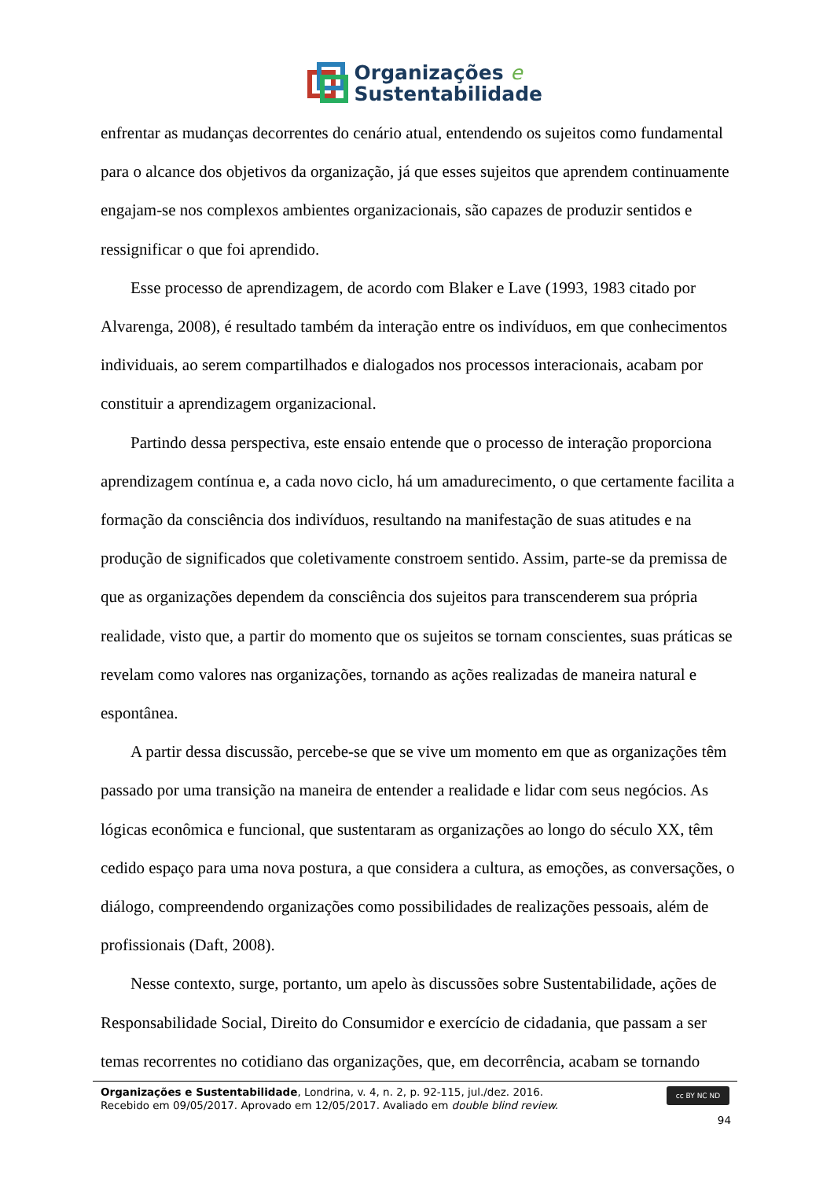Organizações e
Sustentabilidade
enfrentar as mudanças decorrentes do cenário atual, entendendo os sujeitos como fundamental para o alcance dos objetivos da organização, já que esses sujeitos que aprendem continuamente engajam-se nos complexos ambientes organizacionais, são capazes de produzir sentidos e ressignificar o que foi aprendido.
Esse processo de aprendizagem, de acordo com Blaker e Lave (1993, 1983 citado por Alvarenga, 2008), é resultado também da interação entre os indivíduos, em que conhecimentos individuais, ao serem compartilhados e dialogados nos processos interacionais, acabam por constituir a aprendizagem organizacional.
Partindo dessa perspectiva, este ensaio entende que o processo de interação proporciona aprendizagem contínua e, a cada novo ciclo, há um amadurecimento, o que certamente facilita a formação da consciência dos indivíduos, resultando na manifestação de suas atitudes e na produção de significados que coletivamente constroem sentido. Assim, parte-se da premissa de que as organizações dependem da consciência dos sujeitos para transcenderem sua própria realidade, visto que, a partir do momento que os sujeitos se tornam conscientes, suas práticas se revelam como valores nas organizações, tornando as ações realizadas de maneira natural e espontânea.
A partir dessa discussão, percebe-se que se vive um momento em que as organizações têm passado por uma transição na maneira de entender a realidade e lidar com seus negócios. As lógicas econômica e funcional, que sustentaram as organizações ao longo do século XX, têm cedido espaço para uma nova postura, a que considera a cultura, as emoções, as conversações, o diálogo, compreendendo organizações como possibilidades de realizações pessoais, além de profissionais (Daft, 2008).
Nesse contexto, surge, portanto, um apelo às discussões sobre Sustentabilidade, ações de Responsabilidade Social, Direito do Consumidor e exercício de cidadania, que passam a ser temas recorrentes no cotidiano das organizações, que, em decorrência, acabam se tornando
cc BY NC ND
Organizações e Sustentabilidade, Londrina, v. 4, n. 2, p. 92-115, jul./dez. 2016.
Recebido em 09/05/2017. Aprovado em 12/05/2017. Avaliado em double blind review.
94